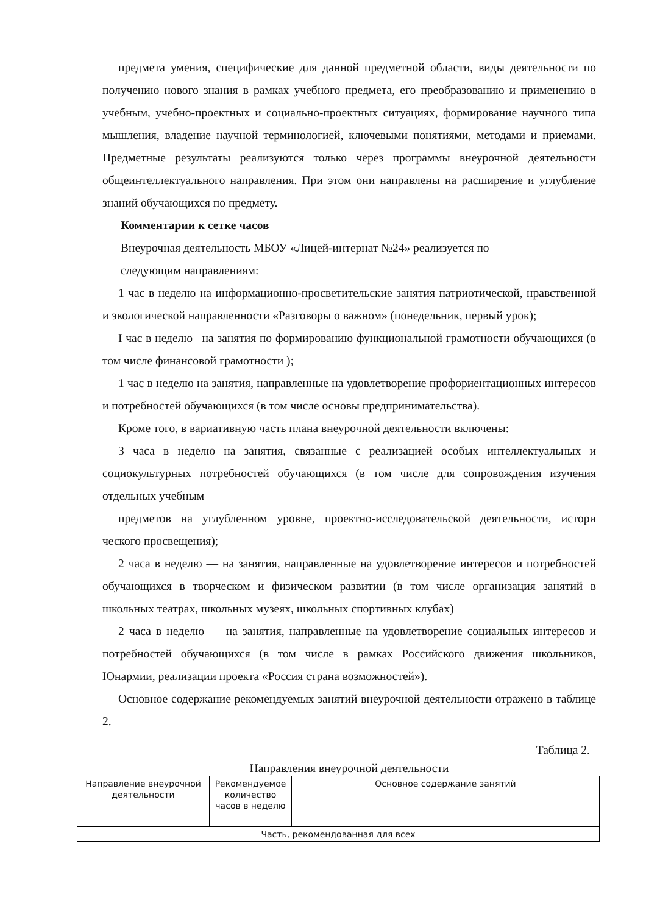предмета умения, специфические для данной предметной области, виды деятельности по получению нового знания в рамках учебного предмета, его преобразованию и применению в учебным, учебно-проектных и социально-проектных ситуациях, формирование научного типа мышления, владение научной терминологией, ключевыми понятиями, методами и приемами. Предметные результаты реализуются только через программы внеурочной деятельности общеинтеллектуального направления. При этом они направлены на расширение и углубление знаний обучающихся по предмету.
Комментарии к сетке часов
Внеурочная деятельность МБОУ «Лицей-интернат №24» реализуется по
следующим направлениям:
1 час в неделю на информационно-просветительские занятия патриотической, нравственной и экологической направленности «Разговоры о важном» (понедельник, первый урок);
I час в неделю– на занятия по формированию функциональной грамотности обучающихся (в том числе финансовой грамотности );
1 час в неделю на занятия, направленные на удовлетворение профориентационных интересов и потребностей обучающихся (в том числе основы предпринимательства).
Кроме того, в вариативную часть плана внеурочной деятельности включены:
3 часа в неделю на занятия, связанные с реализацией особых интеллектуальных и социокультурных потребностей обучающихся (в том числе для сопровождения изучения отдельных учебным
предметов на углубленном уровне, проектно-исследовательской деятельности, истори ческого просвещения);
2 часа в неделю — на занятия, направленные на удовлетворение интересов и потребностей обучающихся в творческом и физическом развитии (в том числе организация занятий в школьных театрах, школьных музеях, школьных спортивных клубах)
2 часа в неделю — на занятия, направленные на удовлетворение социальных интересов и потребностей обучающихся (в том числе в рамках Российского движения школьников, Юнармии, реализации проекта «Россия страна возможностей»).
Основное содержание рекомендуемых занятий внеурочной деятельности отражено в таблице 2.
Таблица 2.
Направления внеурочной деятельности
| Направление внеурочной деятельности | Рекомендуемое количество часов в неделю | Основное содержание занятий |
| --- | --- | --- |
| Часть, рекомендованная для всех | | |